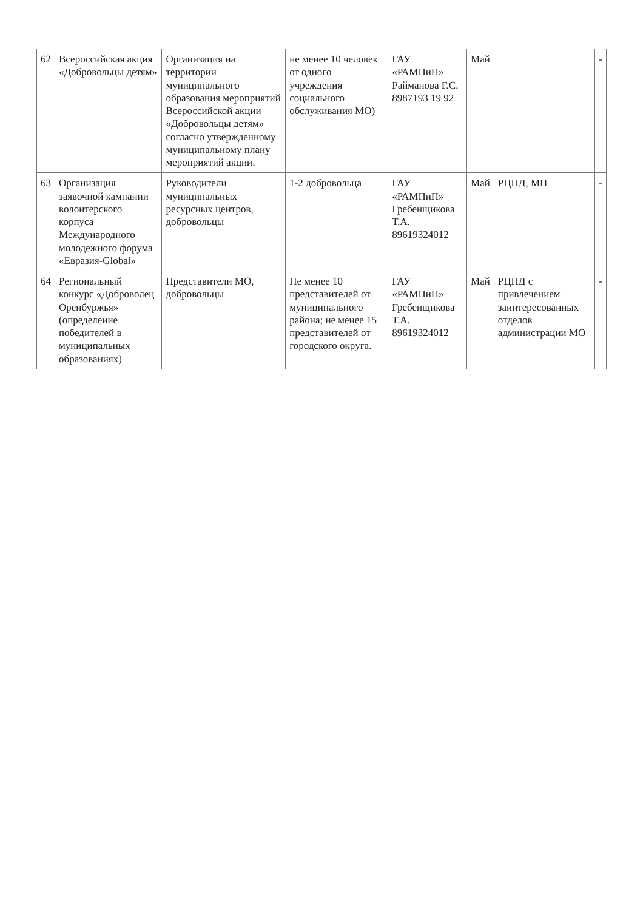| 62 | Всероссийская акция «Добровольцы детям» | Организация на территории муниципального образования мероприятий Всероссийской акции «Добровольцы детям» согласно утвержденному муниципальному плану мероприятий акции. | не менее 10 человек от одного учреждения социального обслуживания МО) | ГАУ «РАМПиП» Райманова Г.С. 8987193 19 92 | Май | | - |
| 63 | Организация заявочной кампании волонтерского корпуса Международного молодежного форума «Евразия-Global» | Руководители муниципальных ресурсных центров, добровольцы | 1-2 добровольца | ГАУ «РАМПиП» Гребенщикова Т.А. 89619324012 | Май | РЦПД, МП | - |
| 64 | Региональный конкурс «Доброволец Оренбуржья» (определение победителей в муниципальных образованиях) | Представители МО, добровольцы | Не менее 10 представителей от муниципального района; не менее 15 представителей от городского округа. | ГАУ «РАМПиП» Гребенщикова Т.А. 89619324012 | Май | РЦПД с привлечением заинтересованных отделов администрации МО | - |